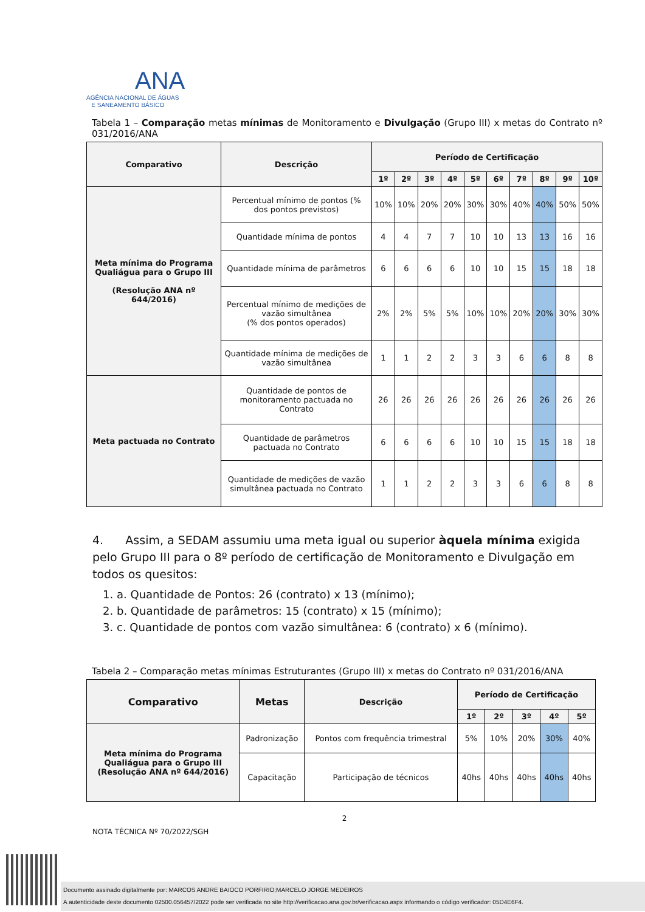ANA
AGÊNCIA NACIONAL DE ÁGUAS
E SANEAMENTO BÁSICO
Tabela 1 – Comparação metas mínimas de Monitoramento e Divulgação (Grupo III) x metas do Contrato nº 031/2016/ANA
| Comparativo | Descrição | Período de Certificação | | | | | | | | | |
| --- | --- | --- | --- | --- | --- | --- | --- | --- | --- | --- | --- |
| | | 1º | 2º | 3º | 4º | 5º | 6º | 7º | 8º | 9º | 10º |
| Meta mínima do Programa Qualiágua para o Grupo III (Resolução ANA nº 644/2016) | Percentual mínimo de pontos (% dos pontos previstos) | 10% | 10% | 20% | 20% | 30% | 30% | 40% | 40% | 50% | 50% |
| | Quantidade mínima de pontos | 4 | 4 | 7 | 7 | 10 | 10 | 13 | 13 | 16 | 16 |
| | Quantidade mínima de parâmetros | 6 | 6 | 6 | 6 | 10 | 10 | 15 | 15 | 18 | 18 |
| | Percentual mínimo de medições de vazão simultânea (% dos pontos operados) | 2% | 2% | 5% | 5% | 10% | 10% | 20% | 20% | 30% | 30% |
| | Quantidade mínima de medições de vazão simultânea | 1 | 1 | 2 | 2 | 3 | 3 | 6 | 6 | 8 | 8 |
| Meta pactuada no Contrato | Quantidade de pontos de monitoramento pactuada no Contrato | 26 | 26 | 26 | 26 | 26 | 26 | 26 | 26 | 26 | 26 |
| | Quantidade de parâmetros pactuada no Contrato | 6 | 6 | 6 | 6 | 10 | 10 | 15 | 15 | 18 | 18 |
| | Quantidade de medições de vazão simultânea pactuada no Contrato | 1 | 1 | 2 | 2 | 3 | 3 | 6 | 6 | 8 | 8 |
4. Assim, a SEDAM assumiu uma meta igual ou superior àquela mínima exigida pelo Grupo III para o 8º período de certificação de Monitoramento e Divulgação em todos os quesitos:
1. a. Quantidade de Pontos: 26 (contrato) x 13 (mínimo);
2. b. Quantidade de parâmetros: 15 (contrato) x 15 (mínimo);
3. c. Quantidade de pontos com vazão simultânea: 6 (contrato) x 6 (mínimo).
Tabela 2 – Comparação metas mínimas Estruturantes (Grupo III) x metas do Contrato nº 031/2016/ANA
| Comparativo | Metas | Descrição | Período de Certificação | | | | |
| --- | --- | --- | --- | --- | --- | --- | --- |
| | | | 1º | 2º | 3º | 4º | 5º |
| Meta mínima do Programa Qualiágua para o Grupo III (Resolução ANA nº 644/2016) | Padronização | Pontos com frequência trimestral | 5% | 10% | 20% | 30% | 40% |
| | Capacitação | Participação de técnicos | 40hs | 40hs | 40hs | 40hs | 40hs |
2
NOTA TÉCNICA Nº 70/2022/SGH
Documento assinado digitalmente por: MARCOS ANDRE BAIOCO PORFIRIO;MARCELO JORGE MEDEIROS
A autenticidade deste documento 02500.056457/2022 pode ser verificada no site http://verificacao.ana.gov.br/verificacao.aspx informando o código verificador: 05D4E6F4.